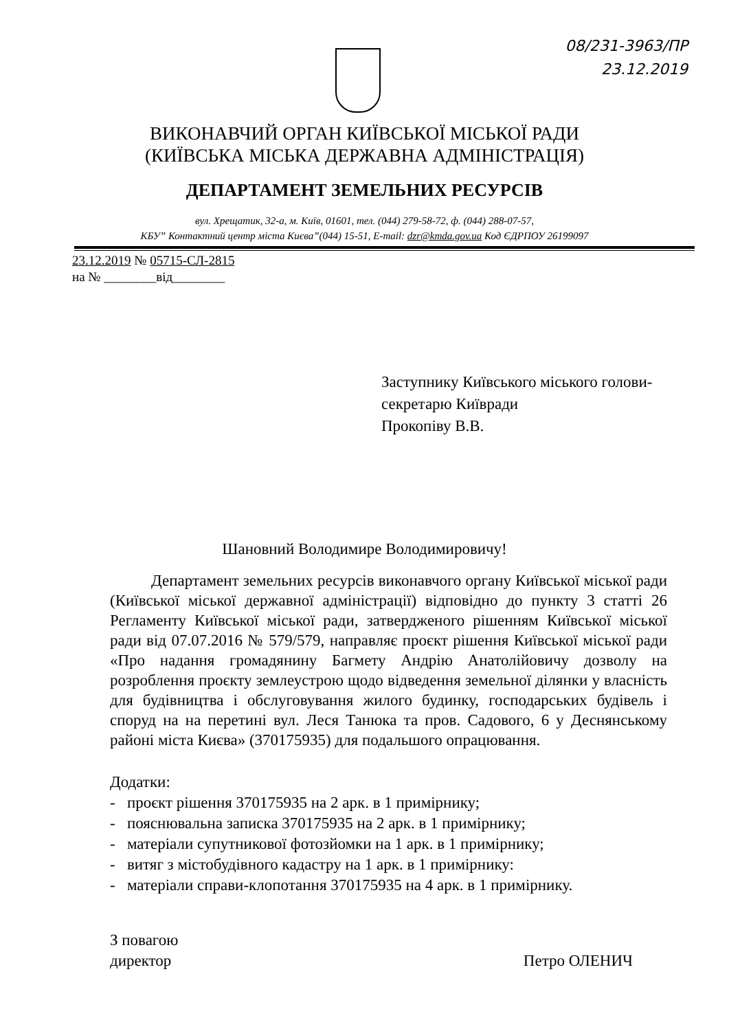08/231-3963/ПР
23.12.2019
ВИКОНАВЧИЙ ОРГАН КИЇВСЬКОЇ МІСЬКОЇ РАДИ
(КИЇВСЬКА МІСЬКА ДЕРЖАВНА АДМІНІСТРАЦІЯ)
ДЕПАРТАМЕНТ ЗЕМЕЛЬНИХ РЕСУРСІВ
вул. Хрещатик, 32-а, м. Київ, 01601, тел. (044) 279-58-72, ф. (044) 288-07-57,
КБУ” Контактний центр міста Києва”(044) 15-51, E-mail: dzr@kmda.gov.ua Код ЄДРПОУ 26199097
23.12.2019 № 05715-СЛ-2815
на № ________від________
Заступнику Київського міського голови-
секретарю Київради
Прокопіву В.В.
Шановний Володимире Володимировичу!
Департамент земельних ресурсів виконавчого органу Київської міської ради (Київської міської державної адміністрації) відповідно до пункту 3 статті 26 Регламенту Київської міської ради, затвердженого рішенням Київської міської ради від 07.07.2016 № 579/579, направляє проєкт рішення Київської міської ради «Про надання громадянину Багмету Андрію Анатолійовичу дозволу на розроблення проєкту землеустрою щодо відведення земельної ділянки у власність для будівництва і обслуговування жилого будинку, господарських будівель і споруд на на перетині вул. Леся Танюка та пров. Садового, 6 у Деснянському районі міста Києва» (370175935) для подальшого опрацювання.
Додатки:
- проєкт рішення 370175935 на 2 арк. в 1 примірнику;
- пояснювальна записка 370175935 на 2 арк. в 1 примірнику;
- матеріали супутникової фотозйомки на 1 арк. в 1 примірнику;
- витяг з містобудівного кадастру на 1 арк. в 1 примірнику:
- матеріали справи-клопотання 370175935 на 4 арк. в 1 примірнику.
З повагою
директор
Петро ОЛЕНИЧ